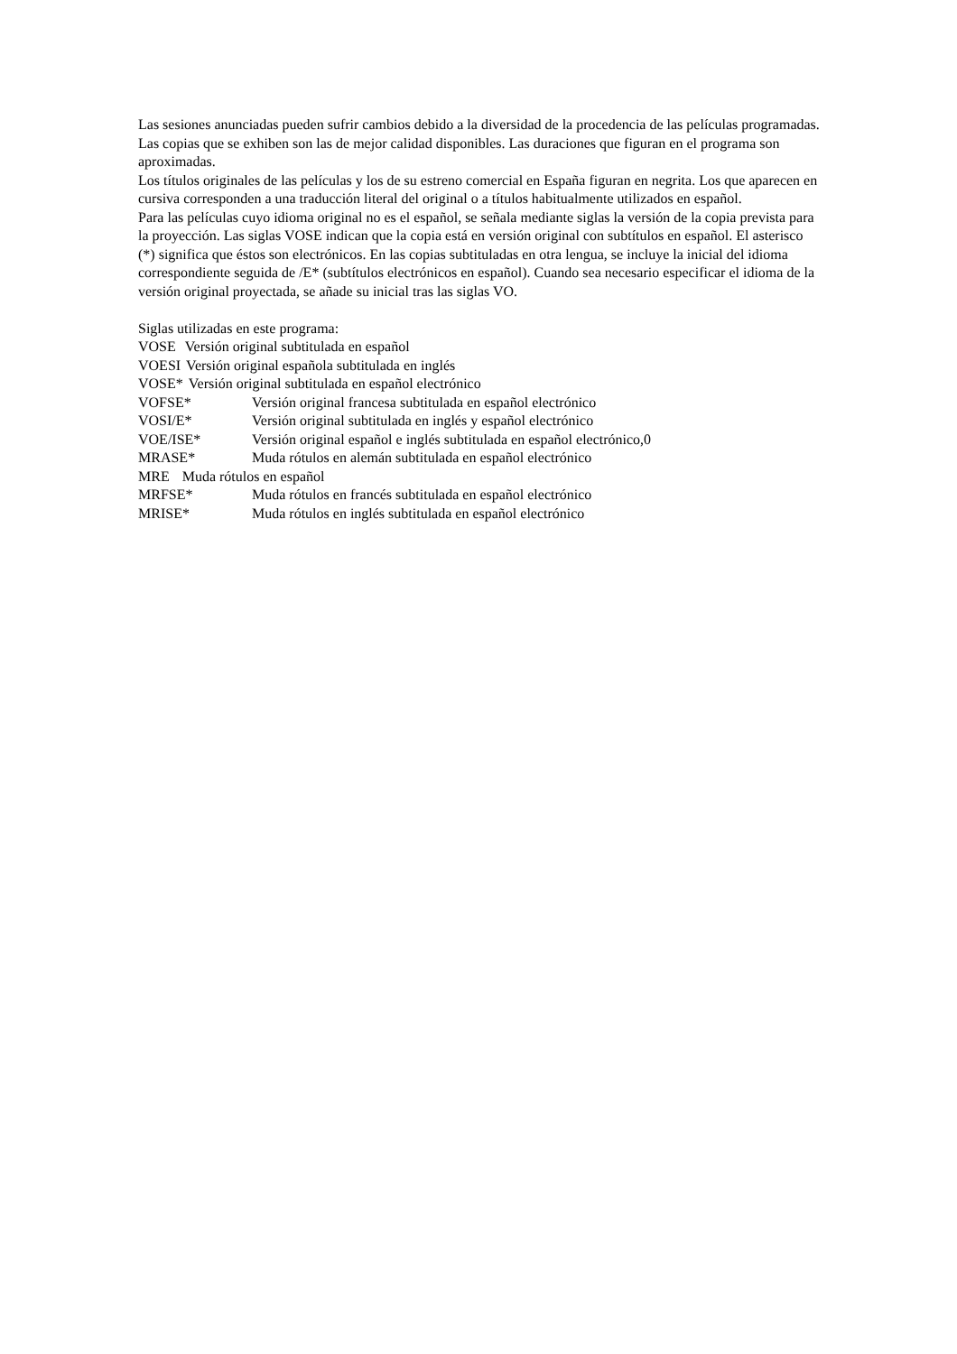Las sesiones anunciadas pueden sufrir cambios debido a la diversidad de la procedencia de las películas programadas.
Las copias que se exhiben son las de mejor calidad disponibles. Las duraciones que figuran en el programa son aproximadas.
Los títulos originales de las películas y los de su estreno comercial en España figuran en negrita. Los que aparecen en cursiva corresponden a una traducción literal del original o a títulos habitualmente utilizados en español.
Para las películas cuyo idioma original no es el español, se señala mediante siglas la versión de la copia prevista para la proyección. Las siglas VOSE indican que la copia está en versión original con subtítulos en español. El asterisco (*) significa que éstos son electrónicos. En las copias subtituladas en otra lengua, se incluye la inicial del idioma correspondiente seguida de /E* (subtítulos electrónicos en español). Cuando sea necesario especificar el idioma de la versión original proyectada, se añade su inicial tras las siglas VO.
Siglas utilizadas en este programa:
VOSE Versión original subtitulada en español
VOESI Versión original española subtitulada en inglés
VOSE* Versión original subtitulada en español electrónico
VOFSE* Versión original francesa subtitulada en español electrónico
VOSI/E* Versión original subtitulada en inglés y español electrónico
VOE/ISE* Versión original español e inglés subtitulada en español electrónico,0
MRASE* Muda rótulos en alemán subtitulada en español electrónico
MRE Muda rótulos en español
MRFSE* Muda rótulos en francés subtitulada en español electrónico
MRISE* Muda rótulos en inglés subtitulada en español electrónico